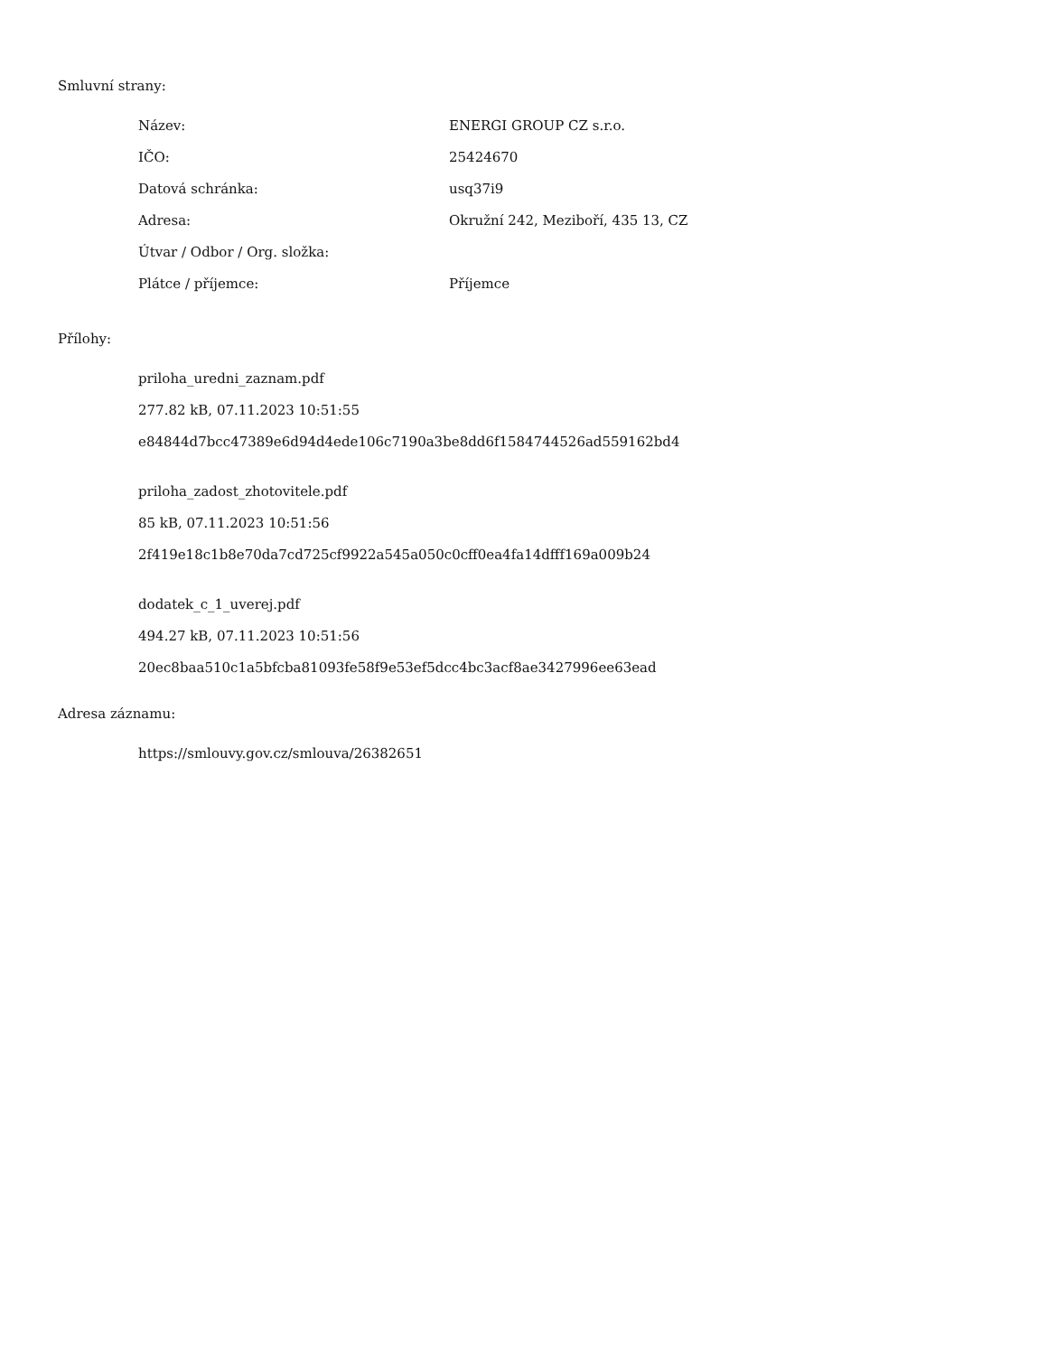Smluvní strany:
| Název: | ENERGI GROUP CZ s.r.o. |
| IČO: | 25424670 |
| Datová schránka: | usq37i9 |
| Adresa: | Okružní 242, Meziboří, 435 13, CZ |
| Útvar / Odbor / Org. složka: | |
| Plátce / příjemce: | Příjemce |
Přílohy:
priloha_uredni_zaznam.pdf
277.82 kB, 07.11.2023 10:51:55
e84844d7bcc47389e6d94d4ede106c7190a3be8dd6f1584744526ad559162bd4
priloha_zadost_zhotovitele.pdf
85 kB, 07.11.2023 10:51:56
2f419e18c1b8e70da7cd725cf9922a545a050c0cff0ea4fa14dfff169a009b24
dodatek_c_1_uverej.pdf
494.27 kB, 07.11.2023 10:51:56
20ec8baa510c1a5bfcba81093fe58f9e53ef5dcc4bc3acf8ae3427996ee63ead
Adresa záznamu:
https://smlouvy.gov.cz/smlouva/26382651